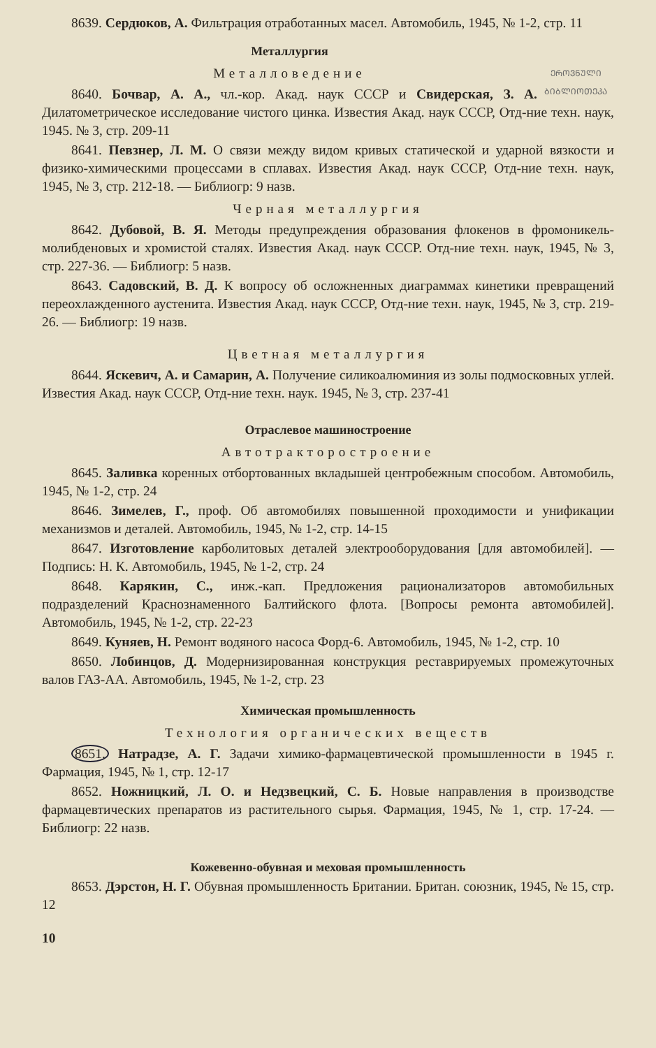8639. Сердюков, А. Фильтрация отработанных масел. Автомобиль, 1945, № 1-2, стр. 11
ᲔᲠᲝᲕᲜᲣᲚᲘ ᲑᲘᲑᲚᲘᲝᲗᲔᲙᲐ
Металлургия
Металловедение
8640. Бочвар, А. А., чл.-кор. Акад. наук СССР и Свидерская, З. А. Дилатометрическое исследование чистого цинка. Известия Акад. наук СССР, Отд-ние техн. наук, 1945. № 3, стр. 209-11
8641. Певзнер, Л. М. О связи между видом кривых статической и ударной вязкости и физико-химическими процессами в сплавах. Известия Акад. наук СССР, Отд-ние техн. наук, 1945, № 3, стр. 212-18. — Библиогр: 9 назв.
Черная металлургия
8642. Дубовой, В. Я. Методы предупреждения образования флокенов в фромоникель-молибденовых и хромистой сталях. Известия Акад. наук СССР. Отд-ние техн. наук, 1945, № 3, стр. 227-36. — Библиогр: 5 назв.
8643. Садовский, В. Д. К вопросу об осложненных диаграммах кинетики превращений переохлажденного аустенита. Известия Акад. наук СССР, Отд-ние техн. наук, 1945, № 3, стр. 219-26. — Библиогр: 19 назв.
Цветная металлургия
8644. Яскевич, А. и Самарин, А. Получение силикоалюминия из золы подмосковных углей. Известия Акад. наук СССР, Отд-ние техн. наук. 1945, № 3, стр. 237-41
Отраслевое машиностроение
Автотракторостроение
8645. Заливка коренных отбортованных вкладышей центробежным способом. Автомобиль, 1945, № 1-2, стр. 24
8646. Зимелев, Г., проф. Об автомобилях повышенной проходимости и унификации механизмов и деталей. Автомобиль, 1945, № 1-2, стр. 14-15
8647. Изготовление карболитовых деталей электрооборудования [для автомобилей]. — Подпись: Н. К. Автомобиль, 1945, № 1-2, стр. 24
8648. Карякин, С., инж.-кап. Предложения рационализаторов автомобильных подразделений Краснознаменного Балтийского флота. [Вопросы ремонта автомобилей]. Автомобиль, 1945, № 1-2, стр. 22-23
8649. Куняев, Н. Ремонт водяного насоса Форд-6. Автомобиль, 1945, № 1-2, стр. 10
8650. Лобинцов, Д. Модернизированная конструкция реставрируемых промежуточных валов ГАЗ-АА. Автомобиль, 1945, № 1-2, стр. 23
Химическая промышленность
Технология органических веществ
8651. Натрадзе, А. Г. Задачи химико-фармацевтической промышленности в 1945 г. Фармация, 1945, № 1, стр. 12-17
8652. Ножницкий, Л. О. и Недзвецкий, С. Б. Новые направления в производстве фармацевтических препаратов из растительного сырья. Фармация, 1945, № 1, стр. 17-24. — Библиогр: 22 назв.
Кожевенно-обувная и меховая промышленность
8653. Дэрстон, Н. Г. Обувная промышленность Британии. Британ. союзник, 1945, № 15, стр. 12
10